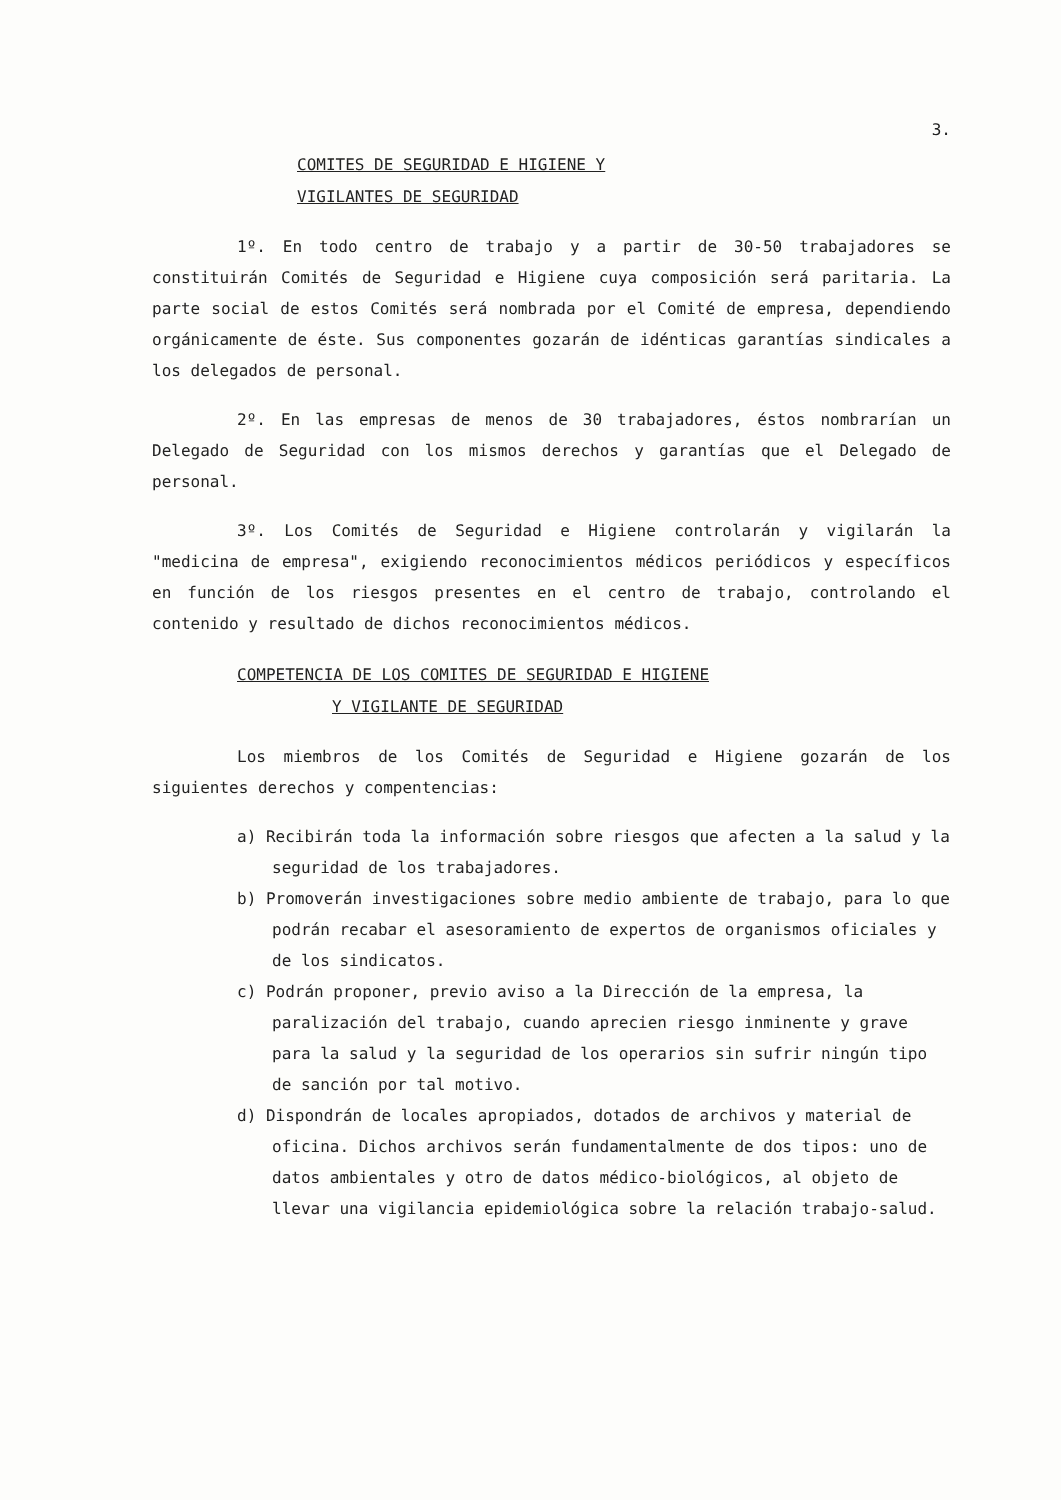3.
COMITES DE SEGURIDAD E HIGIENE Y
VIGILANTES DE SEGURIDAD
1º. En todo centro de trabajo y a partir de 30-50 trabajadores se constituirán Comités de Seguridad e Higiene cuya composición será paritaria. La parte social de estos Comités será nombrada por el Comité de empresa, dependiendo orgánicamente de éste. Sus componentes gozarán de idénticas garantías sindicales a los delegados de personal.
2º. En las empresas de menos de 30 trabajadores, éstos nombrarían un Delegado de Seguridad con los mismos derechos y garantías que el Delegado de personal.
3º. Los Comités de Seguridad e Higiene controlarán y vigilarán la "medicina de empresa", exigiendo reconocimientos médicos periódicos y específicos en función de los riesgos presentes en el centro de trabajo, controlando el contenido y resultado de dichos reconocimientos médicos.
COMPETENCIA DE LOS COMITES DE SEGURIDAD E HIGIENE
Y VIGILANTE DE SEGURIDAD
Los miembros de los Comités de Seguridad e Higiene gozarán de los siguientes derechos y compentencias:
a) Recibirán toda la información sobre riesgos que afecten a la salud y la seguridad de los trabajadores.
b) Promoverán investigaciones sobre medio ambiente de trabajo, para lo que podrán recabar el asesoramiento de expertos de organismos oficiales y de los sindicatos.
c) Podrán proponer, previo aviso a la Dirección de la empresa, la paralización del trabajo, cuando aprecien riesgo inminente y grave para la salud y la seguridad de los operarios sin sufrir ningún tipo de sanción por tal motivo.
d) Dispondrán de locales apropiados, dotados de archivos y material de oficina. Dichos archivos serán fundamentalmente de dos tipos: uno de datos ambientales y otro de datos médico-biológicos, al objeto de llevar una vigilancia epidemiológica sobre la relación trabajo-salud.